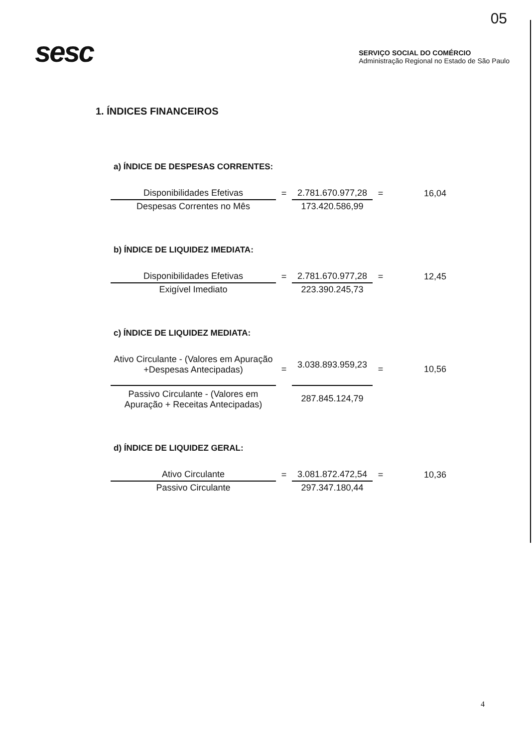05
sesc
SERVIÇO SOCIAL DO COMÉRCIO
Administração Regional no Estado de São Paulo
1. ÍNDICES FINANCEIROS
a) ÍNDICE DE DESPESAS CORRENTES:
| Disponibilidades Efetivas | = | 2.781.670.977,28 | = | 16,04 |
| Despesas Correntes no Mês | | 173.420.586,99 | | |
b) ÍNDICE DE LIQUIDEZ IMEDIATA:
| Disponibilidades Efetivas | = | 2.781.670.977,28 | = | 12,45 |
| Exigível Imediato | | 223.390.245,73 | | |
c) ÍNDICE DE LIQUIDEZ MEDIATA:
| Ativo Circulante - (Valores em Apuração +Despesas Antecipadas) | = | 3.038.893.959,23 | = | 10,56 |
| Passivo Circulante - (Valores em Apuração + Receitas Antecipadas) | | 287.845.124,79 | | |
d) ÍNDICE DE LIQUIDEZ GERAL:
| Ativo Circulante | = | 3.081.872.472,54 | = | 10,36 |
| Passivo Circulante | | 297.347.180,44 | | |
4